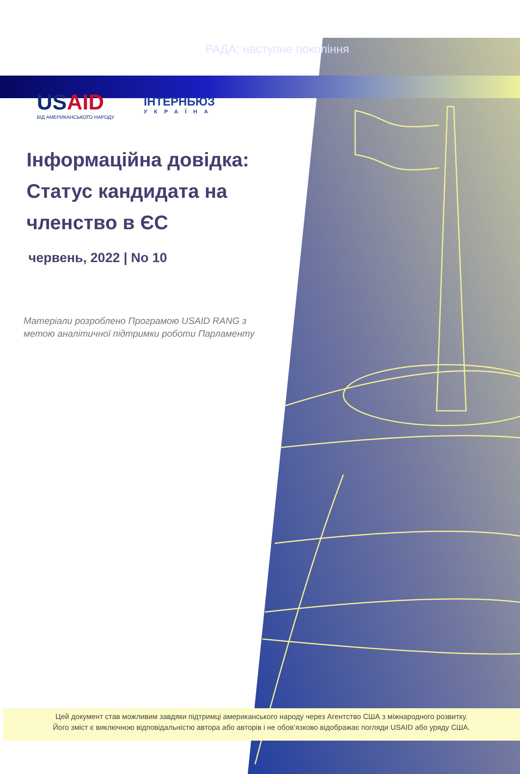РАДА: наступне покоління
USAID
ВІД АМЕРИКАНСЬКОГО НАРОДУ
ІНТЕРНЬЮЗ
УКРАЇНА
Інформаційна довідка: Статус кандидата на членство в ЄС
червень, 2022 | No 10
Матеріали розроблено Програмою USAID RANG з метою аналітичної підтримки роботи Парламенту
Цей документ став можливим завдяки підтримці американського народу через Агентство США з міжнародного розвитку.
Його зміст є виключною відповідальністю автора або авторів і не обов’язково відображає погляди USAID або уряду США.